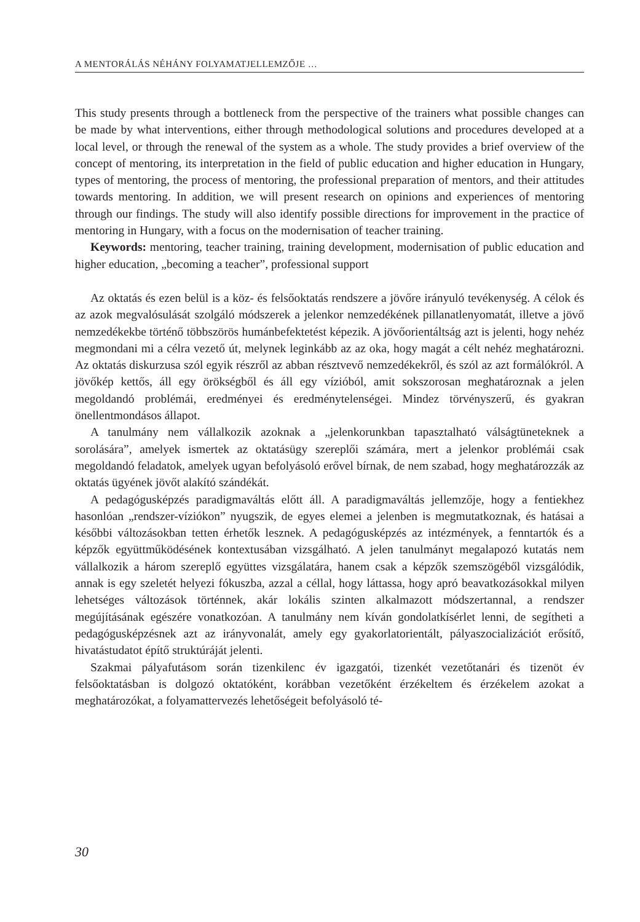A MENTORÁLÁS NÉHÁNY FOLYAMATJELLEMZŐJE …
This study presents through a bottleneck from the perspective of the trainers what possible changes can be made by what interventions, either through methodological solutions and procedures developed at a local level, or through the renewal of the system as a whole. The study provides a brief overview of the concept of mentoring, its interpretation in the field of public education and higher education in Hungary, types of mentoring, the process of mentoring, the professional preparation of mentors, and their attitudes towards mentoring. In addition, we will present research on opinions and experiences of mentoring through our findings. The study will also identify possible directions for improvement in the practice of mentoring in Hungary, with a focus on the modernisation of teacher training.
Keywords: mentoring, teacher training, training development, modernisation of public education and higher education, „becoming a teacher”, professional support
Az oktatás és ezen belül is a köz- és felsőoktatás rendszere a jövőre irányuló tevékenység. A célok és az azok megvalósulását szolgáló módszerek a jelenkor nemzedékének pillanatlenyomatát, illetve a jövő nemzedékekbe történő többszörös humánbefektetést képezik. A jövőorientáltság azt is jelenti, hogy nehéz megmondani mi a célra vezető út, melynek leginkább az az oka, hogy magát a célt nehéz meghatározni. Az oktatás diskurzusa szól egyik részről az abban résztvevő nemzedékekről, és szól az azt formálókról. A jövőkép kettős, áll egy örökségből és áll egy vízióból, amit sokszorosan meghatároznak a jelen megoldandó problémái, eredményei és eredménytelenségei. Mindez törvényszerű, és gyakran önellentmondásos állapot.
A tanulmány nem vállalkozik azoknak a „jelenkorunkban tapasztalható válságtüneteknek a sorolására”, amelyek ismertek az oktatásügy szereplői számára, mert a jelenkor problémái csak megoldandó feladatok, amelyek ugyan befolyásoló erővel bírnak, de nem szabad, hogy meghatározzák az oktatás ügyének jövőt alakító szándékát.
A pedagógusképzés paradigmaváltás előtt áll. A paradigmaváltás jellemzője, hogy a fentiekhez hasonlóan „rendszer-víziókon” nyugszik, de egyes elemei a jelenben is megmutatkoznak, és hatásai a későbbi változásokban tetten érhetők lesznek. A pedagógusképzés az intézmények, a fenntartók és a képzők együttműködésének kontextusában vizsgálható. A jelen tanulmányt megalapozó kutatás nem vállalkozik a három szereplő együttes vizsgálatára, hanem csak a képzők szemszögéből vizsgálódik, annak is egy szeletét helyezi fókuszba, azzal a céllal, hogy láttassa, hogy apró beavatkozásokkal milyen lehetséges változások történnek, akár lokális szinten alkalmazott módszertannal, a rendszer megújításának egészére vonatkozóan. A tanulmány nem kíván gondolatkísérlet lenni, de segítheti a pedagógusképzésnek azt az irányvonalát, amely egy gyakorlatorientált, pályaszocializációt erősítő, hivatástudatot építő struktúráját jelenti.
Szakmai pályafutásom során tizenkilenc év igazgatói, tizenkét vezetőtanári és tizenöt év felsőoktatásban is dolgozó oktatóként, korábban vezetőként érzékeltem és érzékelem azokat a meghatározókat, a folyamattervezés lehetőségeit befolyásoló té-
30